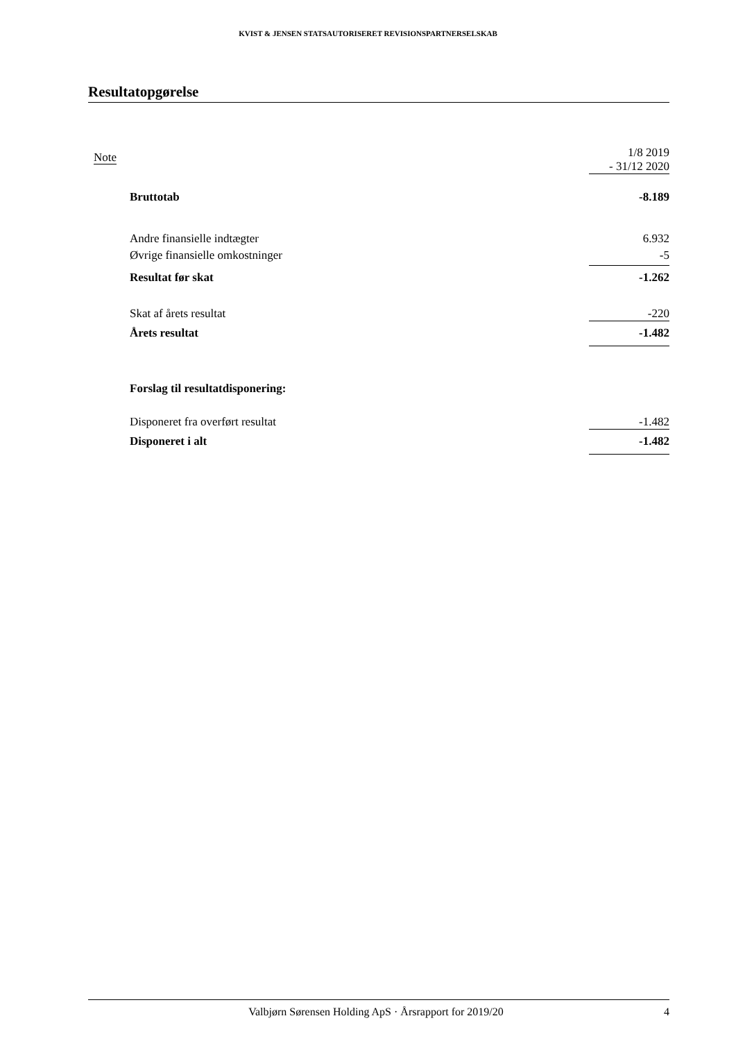KVIST & JENSEN STATSAUTORISERET REVISIONSPARTNERSELSKAB
Resultatopgørelse
| Note | | 1/8 2019 - 31/12 2020 |
| --- | --- | --- |
| | Bruttotab | -8.189 |
| | Andre finansielle indtægter | 6.932 |
| | Øvrige finansielle omkostninger | -5 |
| | Resultat før skat | -1.262 |
| | Skat af årets resultat | -220 |
| | Årets resultat | -1.482 |
| | Forslag til resultatdisponering: | |
| | Disponeret fra overført resultat | -1.482 |
| | Disponeret i alt | -1.482 |
Valbjørn Sørensen Holding ApS · Årsrapport for 2019/20 4